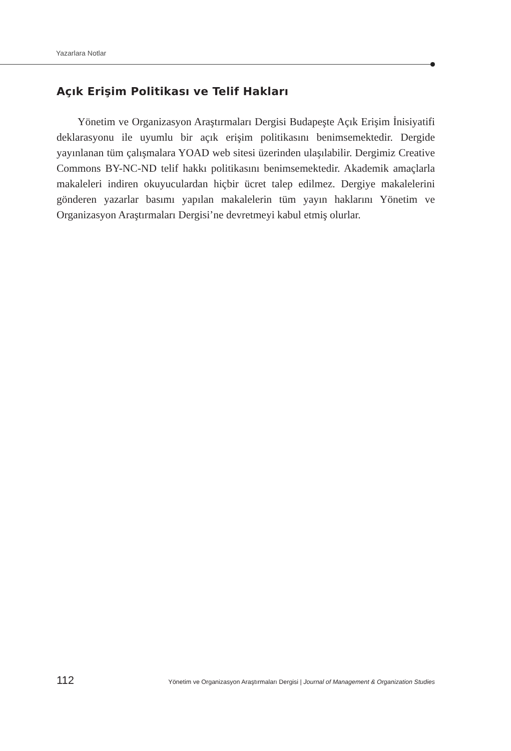Yazarlara Notlar
Açık Erişim Politikası ve Telif Hakları
Yönetim ve Organizasyon Araştırmaları Dergisi Budapeşte Açık Erişim İnisiyatifi deklarasyonu ile uyumlu bir açık erişim politikasını benimsemekte­dir. Dergide yayınlanan tüm çalışmalara YOAD web sitesi üzerinden ulaşılabilir. Dergimiz Creative Commons BY-NC-ND telif hakkı politikasını benimsemek­tedir. Akademik amaçlarla makaleleri indiren okuyuculardan hiçbir ücret talep edilmez. Dergiye makalelerini gönderen yazarlar basımı yapılan makalelerin tüm yayın haklarını Yönetim ve Organizasyon Araştırmaları Dergisi’ne devretmeyi ka­bul etmiş olurlar.
112 Yönetim ve Organizasyon Araştırmaları Dergisi | Journal of Management & Organization Studies